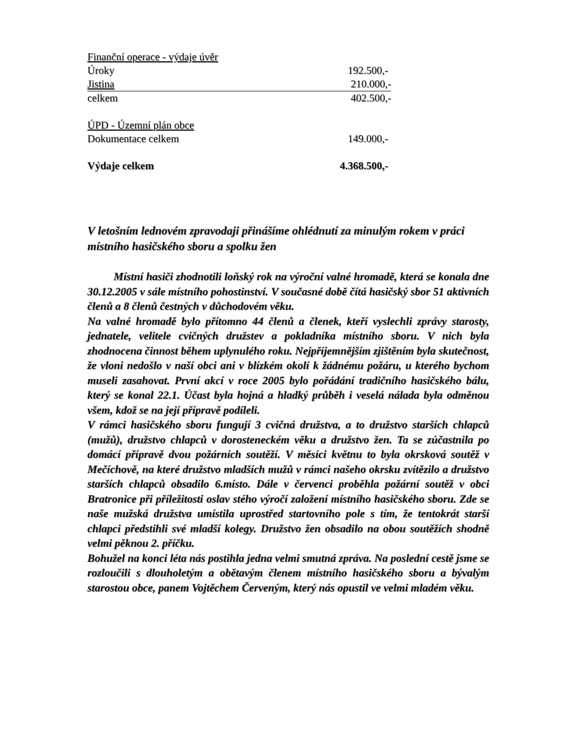| Finanční operace - výdaje úvěr | |
| Úroky | 192.500,- |
| Jistina | 210.000,- |
| celkem | 402.500,- |
| ÚPD - Územní plán obce | |
| Dokumentace celkem | 149.000,- |
| Výdaje celkem | 4.368.500,- |
V letošním lednovém zpravodaji přinášíme ohlédnutí za minulým rokem v práci místního hasičského sboru a spolku žen
Místní hasiči zhodnotili loňský rok na výroční valné hromadě, která se konala dne 30.12.2005 v sále místního pohostinství. V současné době čítá hasičský sbor 51 aktivních členů a 8 členů čestných v důchodovém věku.
Na valné hromadě bylo přítomno 44 členů a členek, kteří vyslechli zprávy starosty, jednatele, velitele cvičných družstev a pokladníka místního sboru. V nich byla zhodnocena činnost během uplynulého roku. Nejpříjemnějším zjištěním byla skutečnost, že vloni nedošlo v naší obci ani v blízkém okolí k žádnému požáru, u kterého bychom museli zasahovat. První akcí v roce 2005 bylo pořádání tradičního hasičského bálu, který se konal 22.1. Účast byla hojná a hladký průběh i veselá nálada byla odměnou všem, kdož se na její přípravě podíleli.
V rámci hasičského sboru fungují 3 cvičná družstva, a to družstvo starších chlapců (mužů), družstvo chlapců v dorosteneckém věku a družstvo žen. Ta se zúčastnila po domácí přípravě dvou požárních soutěží. V měsíci květnu to byla okrsková soutěž v Mečíchově, na které družstvo mladších mužů v rámci našeho okrsku zvítězilo a družstvo starších chlapců obsadilo 6.místo. Dále v červenci proběhla požární soutěž v obci Bratronice při příležitosti oslav stého výročí založení místního hasičského sboru. Zde se naše mužská družstva umístila uprostřed startovního pole s tím, že tentokrát starší chlapci předstihli své mladší kolegy. Družstvo žen obsadilo na obou soutěžích shodně velmi pěknou 2. příčku.
Bohužel na konci léta nás postihla jedna velmi smutná zpráva. Na poslední cestě jsme se rozloučili s dlouholetým a obětavým členem místního hasičského sboru a bývalým starostou obce, panem Vojtěchem Červeným, který nás opustil ve velmi mladém věku.